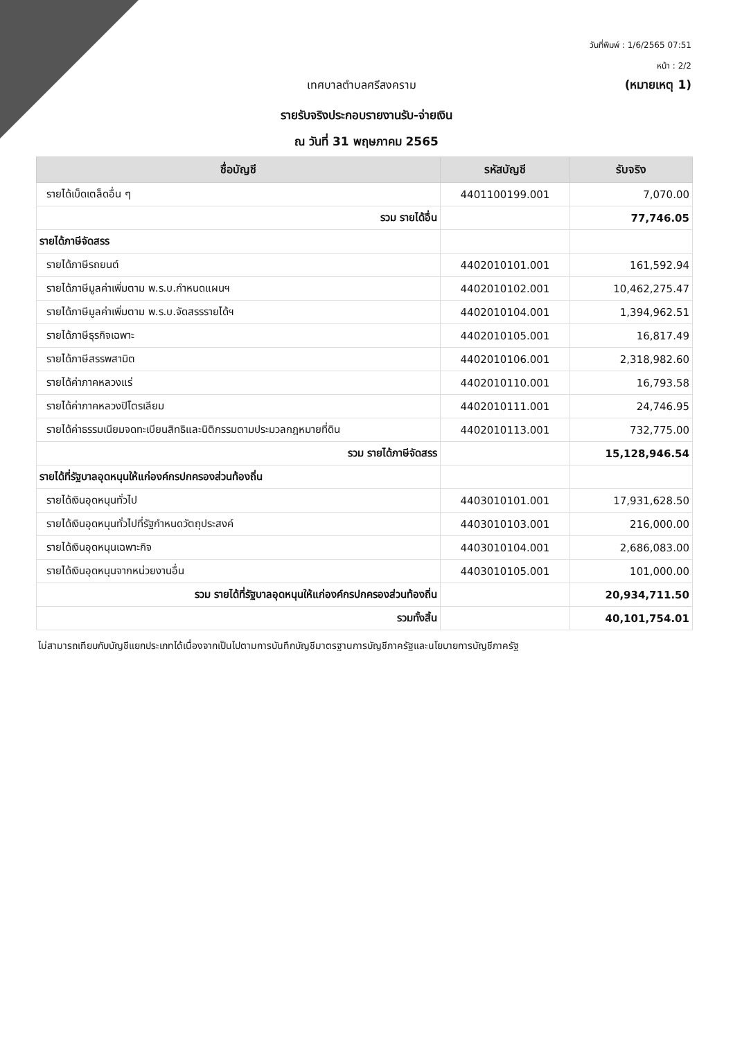วันที่พิมพ์ : 1/6/2565 07:51
หน้า : 2/2
เทศบาลตำบลศรีสงคราม (หมายเหตุ 1)
รายรับจริงประกอบรายงานรับ-จ่ายเงิน
ณ วันที่ 31 พฤษภาคม 2565
| ชื่อบัญชี | รหัสบัญชี | รับจริง |
| --- | --- | --- |
| รายได้เบ็ดเตล็ดอื่น ๆ | 4401100199.001 | 7,070.00 |
| รวม รายได้อื่น | | 77,746.05 |
| รายได้ภาษีจัดสรร | | |
| รายได้ภาษีรถยนต์ | 4402010101.001 | 161,592.94 |
| รายได้ภาษีมูลค่าเพิ่มตาม พ.ร.บ.กำหนดแผนฯ | 4402010102.001 | 10,462,275.47 |
| รายได้ภาษีมูลค่าเพิ่มตาม พ.ร.บ.จัดสรรรายได้ฯ | 4402010104.001 | 1,394,962.51 |
| รายได้ภาษีธุรกิจเฉพาะ | 4402010105.001 | 16,817.49 |
| รายได้ภาษีสรรพสามิต | 4402010106.001 | 2,318,982.60 |
| รายได้ค่าภาคหลวงแร่ | 4402010110.001 | 16,793.58 |
| รายได้ค่าภาคหลวงปิโตรเลียม | 4402010111.001 | 24,746.95 |
| รายได้ค่าธรรมเนียมจดทะเบียนสิทธิและนิติกรรมตามประมวลกฎหมายที่ดิน | 4402010113.001 | 732,775.00 |
| รวม รายได้ภาษีจัดสรร | | 15,128,946.54 |
| รายได้ที่รัฐบาลอุดหนุนให้แก่องค์กรปกครองส่วนท้องถิ่น | | |
| รายได้เงินอุดหนุนทั่วไป | 4403010101.001 | 17,931,628.50 |
| รายได้เงินอุดหนุนทั่วไปที่รัฐกำหนดวัตถุประสงค์ | 4403010103.001 | 216,000.00 |
| รายได้เงินอุดหนุนเฉพาะกิจ | 4403010104.001 | 2,686,083.00 |
| รายได้เงินอุดหนุนจากหน่วยงานอื่น | 4403010105.001 | 101,000.00 |
| รวม รายได้ที่รัฐบาลอุดหนุนให้แก่องค์กรปกครองส่วนท้องถิ่น | | 20,934,711.50 |
| รวมทั้งสิ้น | | 40,101,754.01 |
ไม่สามารถเทียบกับบัญชีแยกประเภทได้เนื่องจากเป็นไปตามการบันทึกบัญชีมาตรฐานการบัญชีภาครัฐและนโยบายการบัญชีภาครัฐ